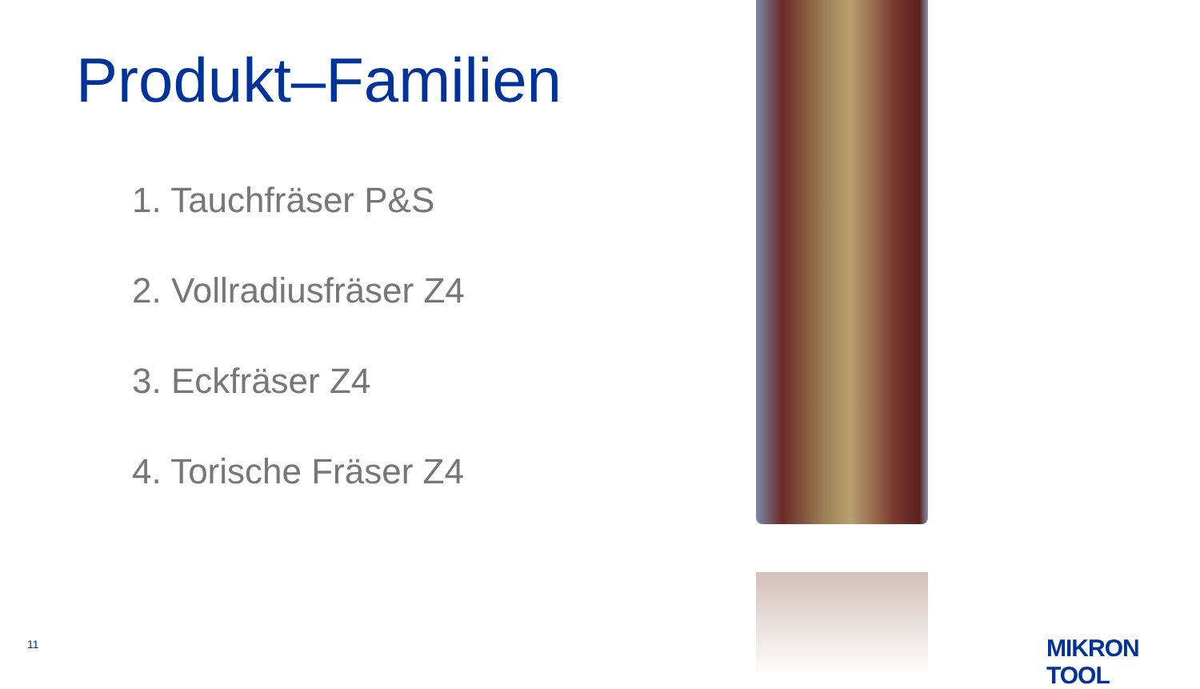Produkt–Familien
1. Tauchfräser P&S
2. Vollradiusfräser Z4
3. Eckfräser Z4
4. Torische Fräser Z4
11 MIKRON TOOL